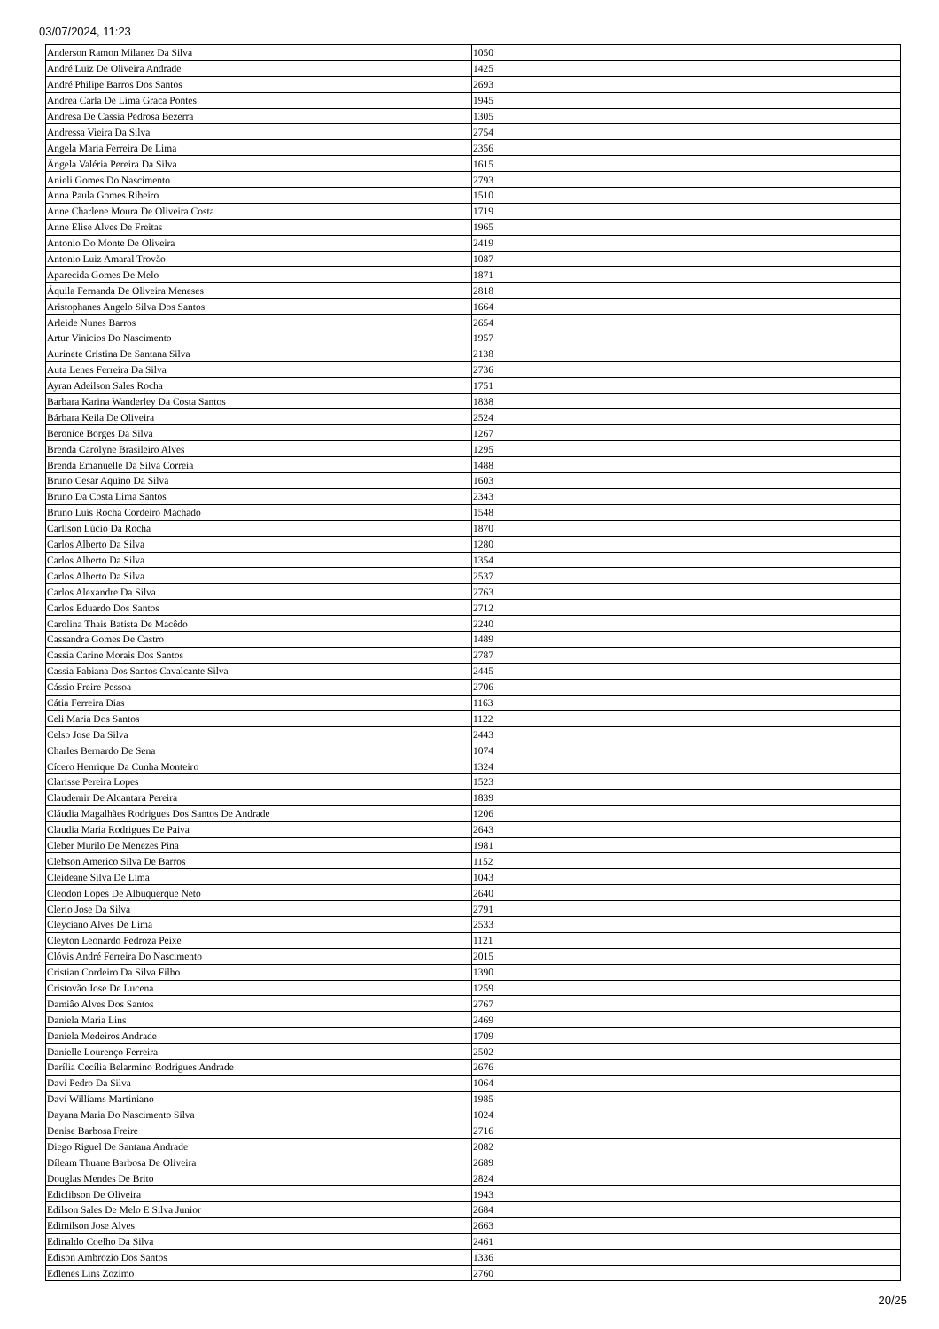03/07/2024, 11:23
| Anderson Ramon Milanez Da Silva | 1050 |
| André Luiz De Oliveira Andrade | 1425 |
| André Philipe Barros Dos Santos | 2693 |
| Andrea Carla De Lima Graca Pontes | 1945 |
| Andresa De Cassia Pedrosa Bezerra | 1305 |
| Andressa Vieira Da Silva | 2754 |
| Angela Maria Ferreira De Lima | 2356 |
| Ângela Valéria Pereira Da Silva | 1615 |
| Anieli Gomes Do Nascimento | 2793 |
| Anna Paula Gomes Ribeiro | 1510 |
| Anne Charlene Moura De Oliveira Costa | 1719 |
| Anne Elise Alves De Freitas | 1965 |
| Antonio Do Monte De Oliveira | 2419 |
| Antonio Luiz Amaral Trovão | 1087 |
| Aparecida Gomes De Melo | 1871 |
| Áquila Fernanda De Oliveira Meneses | 2818 |
| Aristophanes Angelo Silva Dos Santos | 1664 |
| Arleide Nunes Barros | 2654 |
| Artur Vinicios Do Nascimento | 1957 |
| Aurinete Cristina De Santana Silva | 2138 |
| Auta Lenes Ferreira Da Silva | 2736 |
| Ayran Adeilson Sales Rocha | 1751 |
| Barbara Karina Wanderley Da Costa Santos | 1838 |
| Bárbara Keila De Oliveira | 2524 |
| Beronice Borges Da Silva | 1267 |
| Brenda Carolyne Brasileiro Alves | 1295 |
| Brenda Emanuelle Da Silva Correia | 1488 |
| Bruno Cesar Aquino Da Silva | 1603 |
| Bruno Da Costa Lima Santos | 2343 |
| Bruno Luís Rocha Cordeiro Machado | 1548 |
| Carlison Lúcio Da Rocha | 1870 |
| Carlos Alberto Da Silva | 1280 |
| Carlos Alberto Da Silva | 1354 |
| Carlos Alberto Da Silva | 2537 |
| Carlos Alexandre Da Silva | 2763 |
| Carlos Eduardo Dos Santos | 2712 |
| Carolina Thais Batista De Macêdo | 2240 |
| Cassandra Gomes De Castro | 1489 |
| Cassia Carine Morais Dos Santos | 2787 |
| Cassia Fabiana Dos Santos Cavalcante Silva | 2445 |
| Cássio Freire Pessoa | 2706 |
| Cátia Ferreira Dias | 1163 |
| Celi Maria Dos Santos | 1122 |
| Celso Jose Da Silva | 2443 |
| Charles Bernardo De Sena | 1074 |
| Cícero Henrique Da Cunha Monteiro | 1324 |
| Clarisse Pereira Lopes | 1523 |
| Claudemir De Alcantara Pereira | 1839 |
| Cláudia Magalhães Rodrigues Dos Santos De Andrade | 1206 |
| Claudia Maria Rodrigues De Paiva | 2643 |
| Cleber Murilo De Menezes Pina | 1981 |
| Clebson Americo Silva De Barros | 1152 |
| Cleideane Silva De Lima | 1043 |
| Cleodon Lopes De Albuquerque Neto | 2640 |
| Clerio Jose Da Silva | 2791 |
| Cleyciano Alves De Lima | 2533 |
| Cleyton Leonardo Pedroza Peixe | 1121 |
| Clóvis André Ferreira Do Nascimento | 2015 |
| Cristian Cordeiro Da Silva Filho | 1390 |
| Cristovão Jose De Lucena | 1259 |
| Damiâo Alves Dos Santos | 2767 |
| Daniela Maria Lins | 2469 |
| Daniela Medeiros Andrade | 1709 |
| Danielle Lourenço Ferreira | 2502 |
| Darília Cecília Belarmino Rodrigues Andrade | 2676 |
| Davi Pedro Da Silva | 1064 |
| Davi Williams Martiniano | 1985 |
| Dayana Maria Do Nascimento Silva | 1024 |
| Denise Barbosa Freire | 2716 |
| Diego Riguel De Santana Andrade | 2082 |
| Díleam Thuane Barbosa De Oliveira | 2689 |
| Douglas Mendes De Brito | 2824 |
| Ediclibson De Oliveira | 1943 |
| Edilson Sales De Melo E Silva Junior | 2684 |
| Edimilson Jose Alves | 2663 |
| Edinaldo Coelho Da Silva | 2461 |
| Edison Ambrozio Dos Santos | 1336 |
| Edlenes Lins Zozimo | 2760 |
20/25